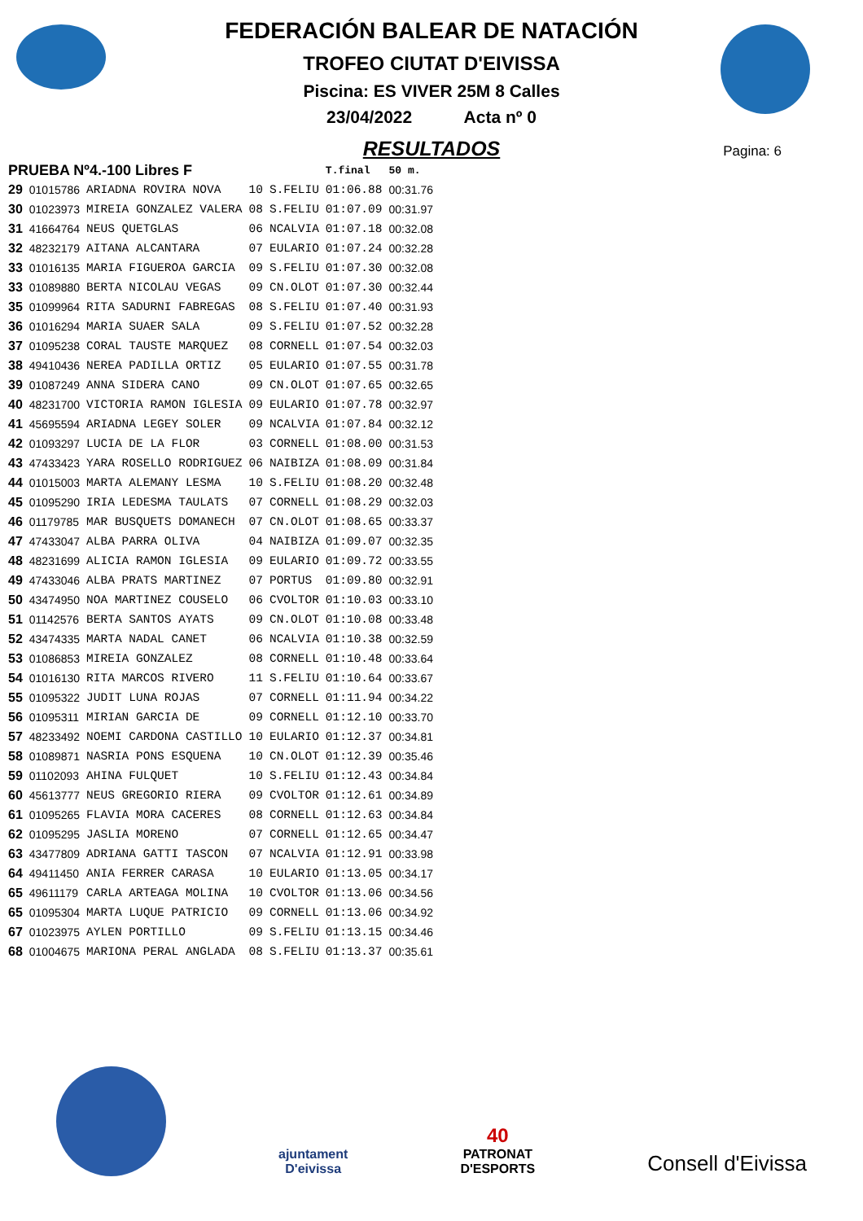FEDERACIÓN BALEAR DE NATACIÓN
TROFEO CIUTAT D'EIVISSA
Piscina: ES VIVER 25M 8 Calles
23/04/2022 Acta nº 0
Pagina: 6
RESULTADOS
| PRUEBA Nº4.-100 Libres F | | | | | T.final | 50 m. |
| --- | --- | --- | --- | --- | --- | --- |
| 29 | 01015786 | ARIADNA ROVIRA NOVA | 10 | S.FELIU | 01:06.88 | 00:31.76 |
| 30 | 01023973 | MIREIA GONZALEZ VALERA | 08 | S.FELIU | 01:07.09 | 00:31.97 |
| 31 | 41664764 | NEUS QUETGLAS | 06 | NCALVIA | 01:07.18 | 00:32.08 |
| 32 | 48232179 | AITANA ALCANTARA | 07 | EULARIO | 01:07.24 | 00:32.28 |
| 33 | 01016135 | MARIA FIGUEROA GARCIA | 09 | S.FELIU | 01:07.30 | 00:32.08 |
| 33 | 01089880 | BERTA NICOLAU VEGAS | 09 | CN.OLOT | 01:07.30 | 00:32.44 |
| 35 | 01099964 | RITA SADURNI FABREGAS | 08 | S.FELIU | 01:07.40 | 00:31.93 |
| 36 | 01016294 | MARIA SUAER SALA | 09 | S.FELIU | 01:07.52 | 00:32.28 |
| 37 | 01095238 | CORAL TAUSTE MARQUEZ | 08 | CORNELL | 01:07.54 | 00:32.03 |
| 38 | 49410436 | NEREA PADILLA ORTIZ | 05 | EULARIO | 01:07.55 | 00:31.78 |
| 39 | 01087249 | ANNA SIDERA CANO | 09 | CN.OLOT | 01:07.65 | 00:32.65 |
| 40 | 48231700 | VICTORIA RAMON IGLESIA | 09 | EULARIO | 01:07.78 | 00:32.97 |
| 41 | 45695594 | ARIADNA LEGEY SOLER | 09 | NCALVIA | 01:07.84 | 00:32.12 |
| 42 | 01093297 | LUCIA DE LA FLOR | 03 | CORNELL | 01:08.00 | 00:31.53 |
| 43 | 47433423 | YARA ROSELLO RODRIGUEZ | 06 | NAIBIZA | 01:08.09 | 00:31.84 |
| 44 | 01015003 | MARTA ALEMANY LESMA | 10 | S.FELIU | 01:08.20 | 00:32.48 |
| 45 | 01095290 | IRIA LEDESMA TAULATS | 07 | CORNELL | 01:08.29 | 00:32.03 |
| 46 | 01179785 | MAR BUSQUETS DOMANECH | 07 | CN.OLOT | 01:08.65 | 00:33.37 |
| 47 | 47433047 | ALBA PARRA OLIVA | 04 | NAIBIZA | 01:09.07 | 00:32.35 |
| 48 | 48231699 | ALICIA RAMON IGLESIA | 09 | EULARIO | 01:09.72 | 00:33.55 |
| 49 | 47433046 | ALBA PRATS MARTINEZ | 07 | PORTUS | 01:09.80 | 00:32.91 |
| 50 | 43474950 | NOA MARTINEZ COUSELO | 06 | CVOLTOR | 01:10.03 | 00:33.10 |
| 51 | 01142576 | BERTA SANTOS AYATS | 09 | CN.OLOT | 01:10.08 | 00:33.48 |
| 52 | 43474335 | MARTA NADAL CANET | 06 | NCALVIA | 01:10.38 | 00:32.59 |
| 53 | 01086853 | MIREIA GONZALEZ | 08 | CORNELL | 01:10.48 | 00:33.64 |
| 54 | 01016130 | RITA MARCOS RIVERO | 11 | S.FELIU | 01:10.64 | 00:33.67 |
| 55 | 01095322 | JUDIT LUNA ROJAS | 07 | CORNELL | 01:11.94 | 00:34.22 |
| 56 | 01095311 | MIRIAN GARCIA DE | 09 | CORNELL | 01:12.10 | 00:33.70 |
| 57 | 48233492 | NOEMI CARDONA CASTILLO | 10 | EULARIO | 01:12.37 | 00:34.81 |
| 58 | 01089871 | NASRIA PONS ESQUENA | 10 | CN.OLOT | 01:12.39 | 00:35.46 |
| 59 | 01102093 | AHINA FULQUET | 10 | S.FELIU | 01:12.43 | 00:34.84 |
| 60 | 45613777 | NEUS GREGORIO RIERA | 09 | CVOLTOR | 01:12.61 | 00:34.89 |
| 61 | 01095265 | FLAVIA MORA CACERES | 08 | CORNELL | 01:12.63 | 00:34.84 |
| 62 | 01095295 | JASLIA MORENO | 07 | CORNELL | 01:12.65 | 00:34.47 |
| 63 | 43477809 | ADRIANA GATTI TASCON | 07 | NCALVIA | 01:12.91 | 00:33.98 |
| 64 | 49411450 | ANIA FERRER CARASA | 10 | EULARIO | 01:13.05 | 00:34.17 |
| 65 | 49611179 | CARLA ARTEAGA MOLINA | 10 | CVOLTOR | 01:13.06 | 00:34.56 |
| 65 | 01095304 | MARTA LUQUE PATRICIO | 09 | CORNELL | 01:13.06 | 00:34.92 |
| 67 | 01023975 | AYLEN PORTILLO | 09 | S.FELIU | 01:13.15 | 00:34.46 |
| 68 | 01004675 | MARIONA PERAL ANGLADA | 08 | S.FELIU | 01:13.37 | 00:35.61 |
ajuntament
D'eivissa
40
PATRONAT
D'ESPORTS
Consell d'Eivissa